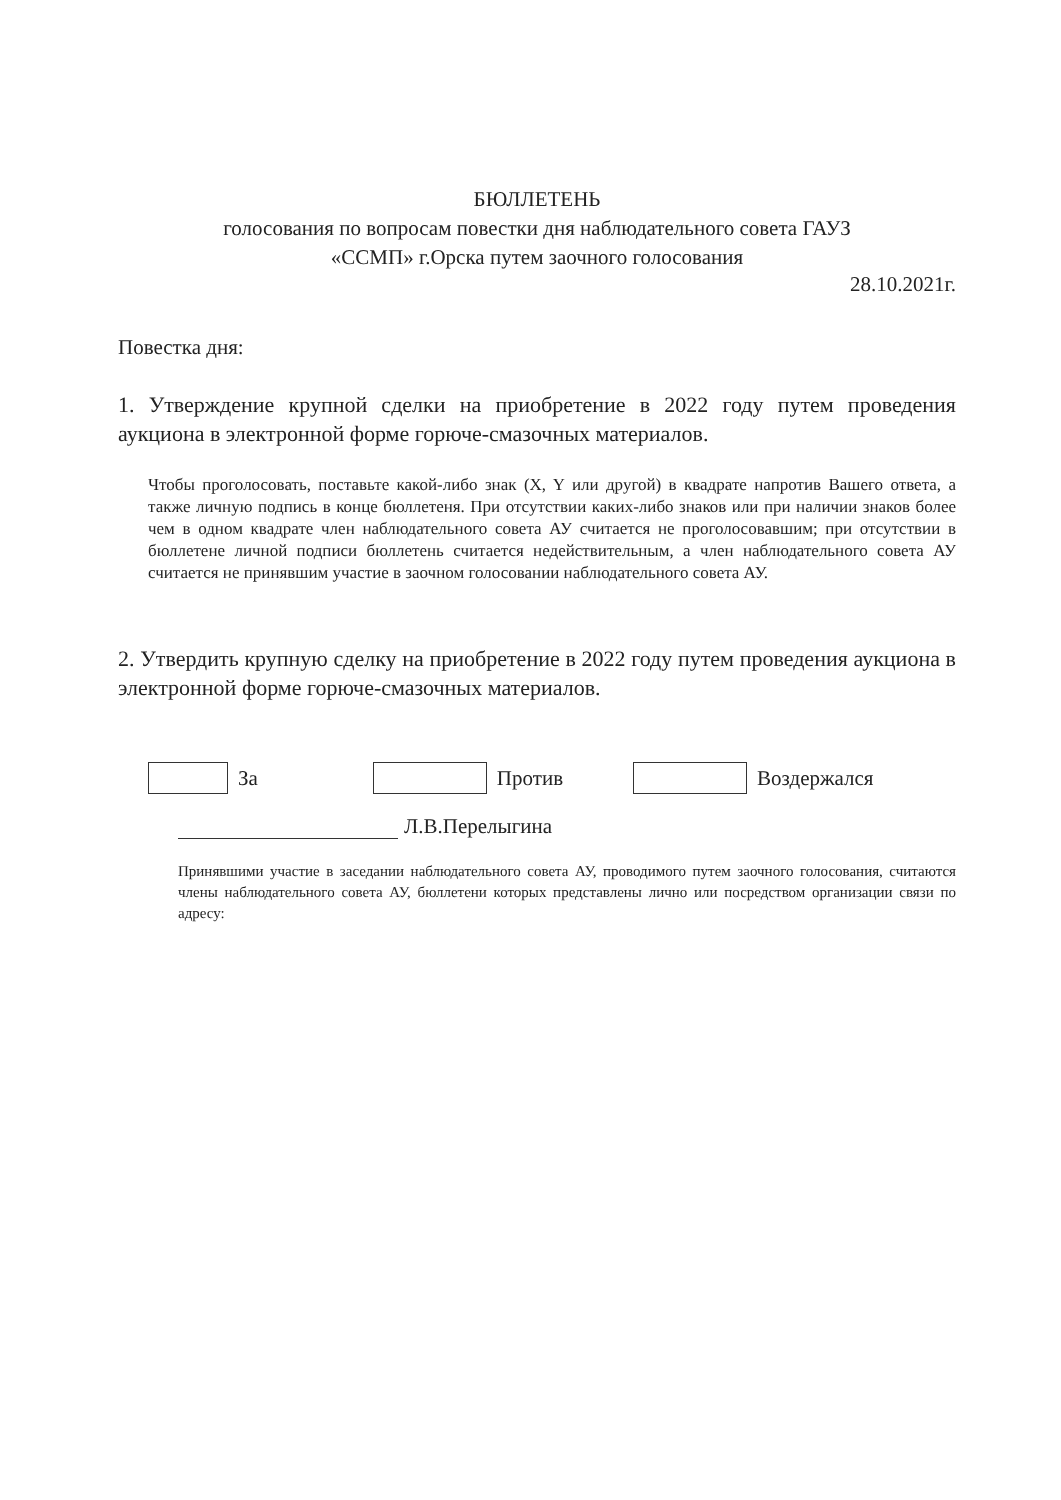БЮЛЛЕТЕНЬ
голосования по вопросам повестки дня наблюдательного совета ГАУЗ
«ССМП» г.Орска путем заочного голосования
28.10.2021г.
Повестка дня:
1. Утверждение крупной сделки на приобретение в 2022 году путем проведения аукциона в электронной форме горюче-смазочных материалов.
Чтобы проголосовать, поставьте какой-либо знак (X, Y или другой) в квадрате напротив Вашего ответа, а также личную подпись в конце бюллетеня. При отсутствии каких-либо знаков или при наличии знаков более чем в одном квадрате член наблюдательного совета АУ считается не проголосовавшим; при отсутствии в бюллетене личной подписи бюллетень считается недействительным, а член наблюдательного совета АУ считается не принявшим участие в заочном голосовании наблюдательного совета АУ.
2. Утвердить крупную сделку на приобретение в 2022 году путем проведения аукциона в электронной форме горюче-смазочных материалов.
За Против Воздержался
Л.В.Перелыгина
Принявшими участие в заседании наблюдательного совета АУ, проводимого путем заочного голосования, считаются члены наблюдательного совета АУ, бюллетени которых представлены лично или посредством организации связи по адресу: